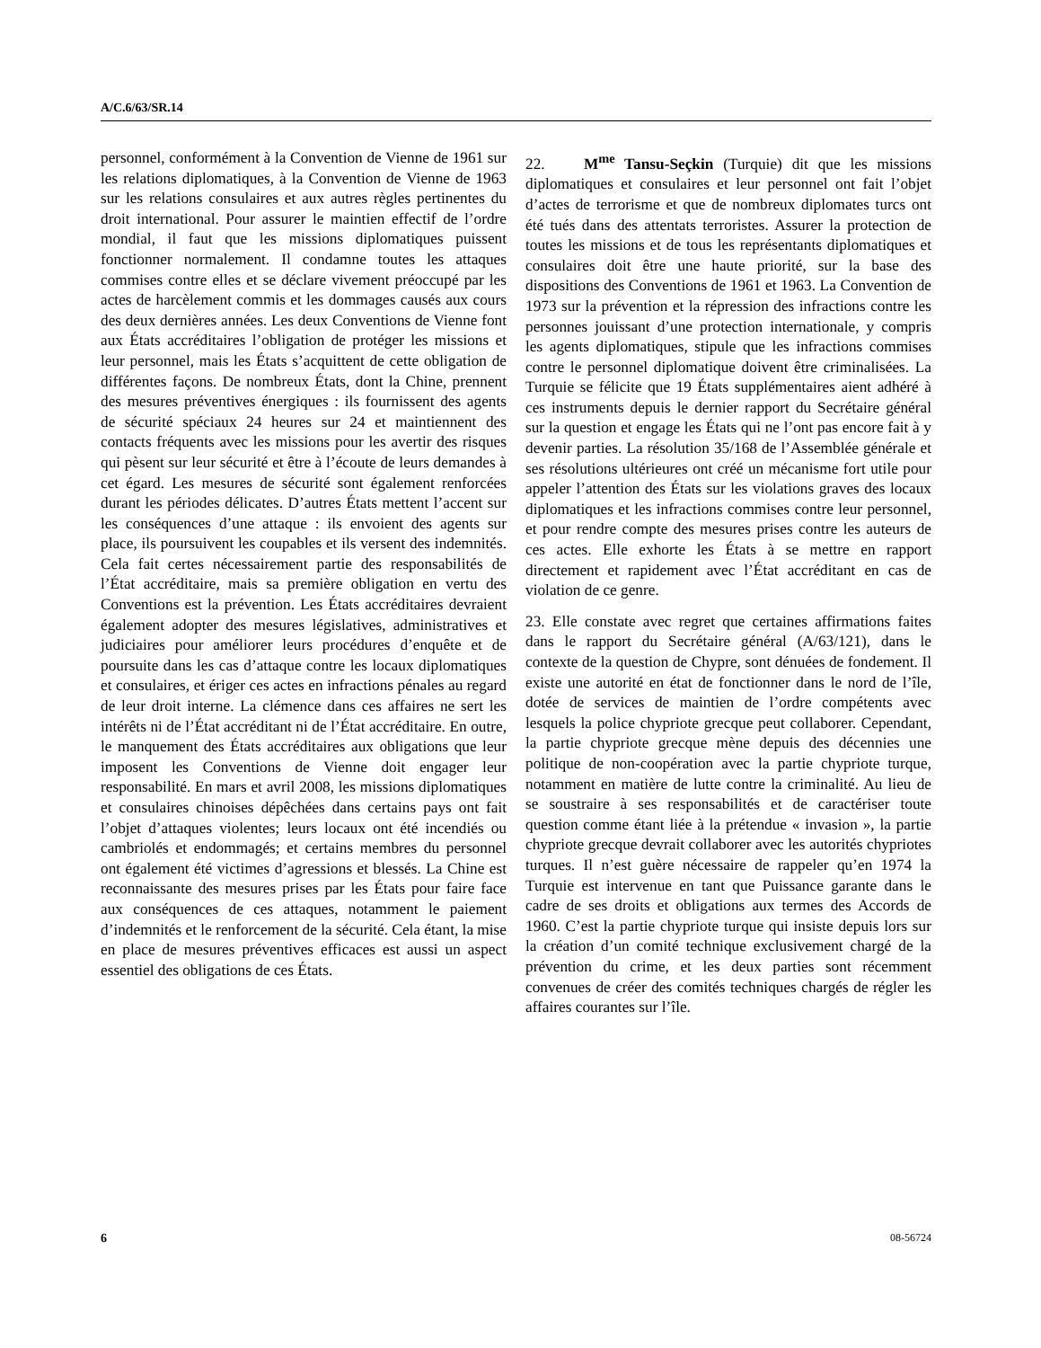A/C.6/63/SR.14
personnel, conformément à la Convention de Vienne de 1961 sur les relations diplomatiques, à la Convention de Vienne de 1963 sur les relations consulaires et aux autres règles pertinentes du droit international. Pour assurer le maintien effectif de l’ordre mondial, il faut que les missions diplomatiques puissent fonctionner normalement. Il condamne toutes les attaques commises contre elles et se déclare vivement préoccupé par les actes de harcèlement commis et les dommages causés aux cours des deux dernières années. Les deux Conventions de Vienne font aux États accréditaires l’obligation de protéger les missions et leur personnel, mais les États s’acquittent de cette obligation de différentes façons. De nombreux États, dont la Chine, prennent des mesures préventives énergiques : ils fournissent des agents de sécurité spéciaux 24 heures sur 24 et maintiennent des contacts fréquents avec les missions pour les avertir des risques qui pèsent sur leur sécurité et être à l’écoute de leurs demandes à cet égard. Les mesures de sécurité sont également renforcées durant les périodes délicates. D’autres États mettent l’accent sur les conséquences d’une attaque : ils envoient des agents sur place, ils poursuivent les coupables et ils versent des indemnités. Cela fait certes nécessairement partie des responsabilités de l’État accréditaire, mais sa première obligation en vertu des Conventions est la prévention. Les États accréditaires devraient également adopter des mesures législatives, administratives et judiciaires pour améliorer leurs procédures d’enquête et de poursuite dans les cas d’attaque contre les locaux diplomatiques et consulaires, et ériger ces actes en infractions pénales au regard de leur droit interne. La clémence dans ces affaires ne sert les intérêts ni de l’État accréditant ni de l’État accréditaire. En outre, le manquement des États accréditaires aux obligations que leur imposent les Conventions de Vienne doit engager leur responsabilité. En mars et avril 2008, les missions diplomatiques et consulaires chinoises dépêchées dans certains pays ont fait l’objet d’attaques violentes; leurs locaux ont été incendiés ou cambriolés et endommagés; et certains membres du personnel ont également été victimes d’agressions et blessés. La Chine est reconnaissante des mesures prises par les États pour faire face aux conséquences de ces attaques, notamment le paiement d’indemnités et le renforcement de la sécurité. Cela étant, la mise en place de mesures préventives efficaces est aussi un aspect essentiel des obligations de ces États.
22. M<sup>me</sup> Tansu-Seçkin (Turquie) dit que les missions diplomatiques et consulaires et leur personnel ont fait l’objet d’actes de terrorisme et que de nombreux diplomates turcs ont été tués dans des attentats terroristes. Assurer la protection de toutes les missions et de tous les représentants diplomatiques et consulaires doit être une haute priorité, sur la base des dispositions des Conventions de 1961 et 1963. La Convention de 1973 sur la prévention et la répression des infractions contre les personnes jouissant d’une protection internationale, y compris les agents diplomatiques, stipule que les infractions commises contre le personnel diplomatique doivent être criminalisées. La Turquie se félicite que 19 États supplémentaires aient adhéré à ces instruments depuis le dernier rapport du Secrétaire général sur la question et engage les États qui ne l’ont pas encore fait à y devenir parties. La résolution 35/168 de l’Assemblée générale et ses résolutions ultérieures ont créé un mécanisme fort utile pour appeler l’attention des États sur les violations graves des locaux diplomatiques et les infractions commises contre leur personnel, et pour rendre compte des mesures prises contre les auteurs de ces actes. Elle exhorte les États à se mettre en rapport directement et rapidement avec l’État accréditant en cas de violation de ce genre.
23. Elle constate avec regret que certaines affirmations faites dans le rapport du Secrétaire général (A/63/121), dans le contexte de la question de Chypre, sont dénuées de fondement. Il existe une autorité en état de fonctionner dans le nord de l’île, dotée de services de maintien de l’ordre compétents avec lesquels la police chypriote grecque peut collaborer. Cependant, la partie chypriote grecque mène depuis des décennies une politique de non-coopération avec la partie chypriote turque, notamment en matière de lutte contre la criminalité. Au lieu de se soustraire à ses responsabilités et de caractériser toute question comme étant liée à la prétendue « invasion », la partie chypriote grecque devrait collaborer avec les autorités chypriotes turques. Il n’est guère nécessaire de rappeler qu’en 1974 la Turquie est intervenue en tant que Puissance garante dans le cadre de ses droits et obligations aux termes des Accords de 1960. C’est la partie chypriote turque qui insiste depuis lors sur la création d’un comité technique exclusivement chargé de la prévention du crime, et les deux parties sont récemment convenues de créer des comités techniques chargés de régler les affaires courantes sur l’île.
6 08-56724